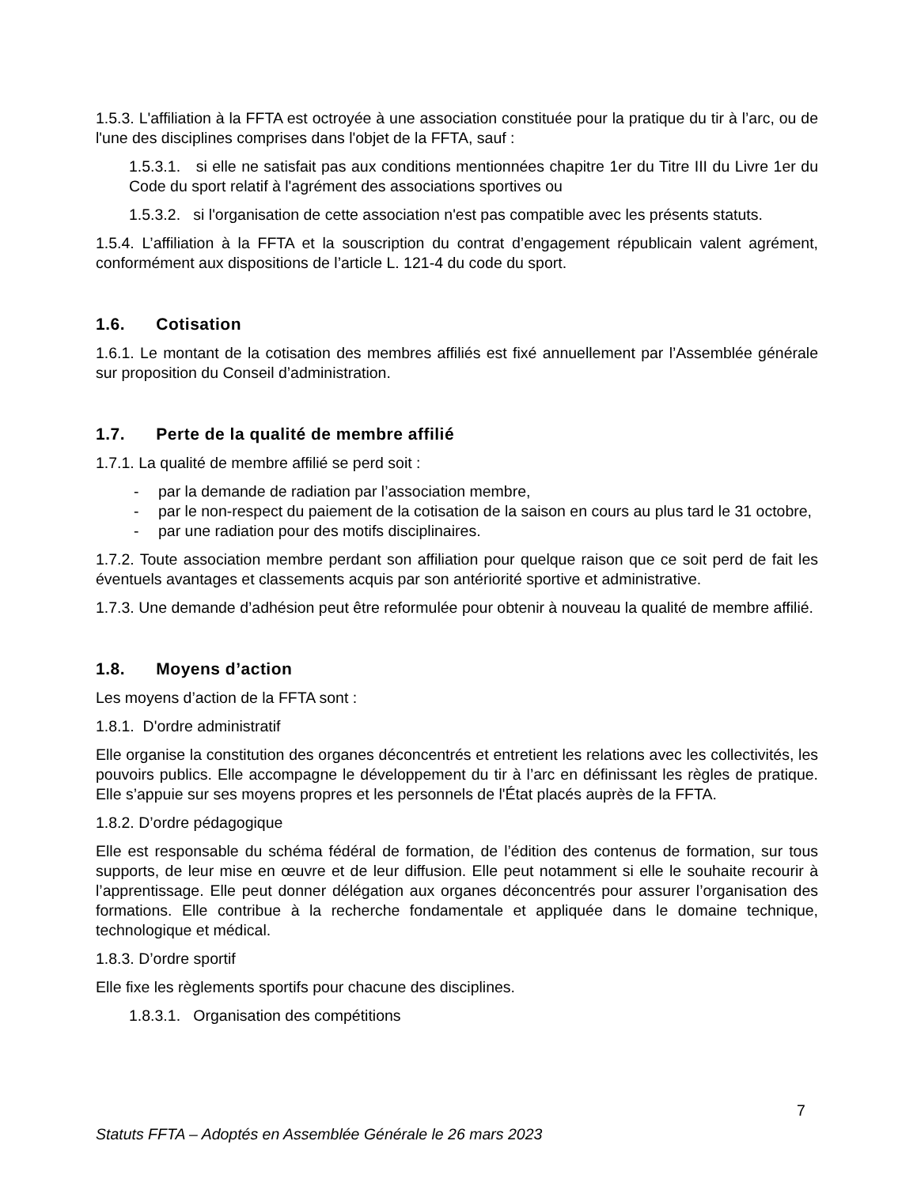1.5.3. L'affiliation à la FFTA est octroyée à une association constituée pour la pratique du tir à l’arc, ou de l'une des disciplines comprises dans l'objet de la FFTA, sauf :
1.5.3.1. si elle ne satisfait pas aux conditions mentionnées chapitre 1er du Titre III du Livre 1er du Code du sport relatif à l'agrément des associations sportives ou
1.5.3.2. si l'organisation de cette association n'est pas compatible avec les présents statuts.
1.5.4. L’affiliation à la FFTA et la souscription du contrat d’engagement républicain valent agrément, conformément aux dispositions de l’article L. 121-4 du code du sport.
1.6. Cotisation
1.6.1. Le montant de la cotisation des membres affiliés est fixé annuellement par l’Assemblée générale sur proposition du Conseil d’administration.
1.7. Perte de la qualité de membre affilié
1.7.1. La qualité de membre affilié se perd soit :
- par la demande de radiation par l’association membre,
- par le non-respect du paiement de la cotisation de la saison en cours au plus tard le 31 octobre,
- par une radiation pour des motifs disciplinaires.
1.7.2. Toute association membre perdant son affiliation pour quelque raison que ce soit perd de fait les éventuels avantages et classements acquis par son antériorité sportive et administrative.
1.7.3. Une demande d’adhésion peut être reformulée pour obtenir à nouveau la qualité de membre affilié.
1.8. Moyens d’action
Les moyens d’action de la FFTA sont :
1.8.1. D'ordre administratif
Elle organise la constitution des organes déconcentrés et entretient les relations avec les collectivités, les pouvoirs publics. Elle accompagne le développement du tir à l’arc en définissant les règles de pratique. Elle s’appuie sur ses moyens propres et les personnels de l'État placés auprès de la FFTA.
1.8.2. D’ordre pédagogique
Elle est responsable du schéma fédéral de formation, de l’édition des contenus de formation, sur tous supports, de leur mise en œuvre et de leur diffusion. Elle peut notamment si elle le souhaite recourir à l’apprentissage. Elle peut donner délégation aux organes déconcentrés pour assurer l’organisation des formations. Elle contribue à la recherche fondamentale et appliquée dans le domaine technique, technologique et médical.
1.8.3. D’ordre sportif
Elle fixe les règlements sportifs pour chacune des disciplines.
1.8.3.1. Organisation des compétitions
7
Statuts FFTA – Adoptés en Assemblée Générale le 26 mars 2023